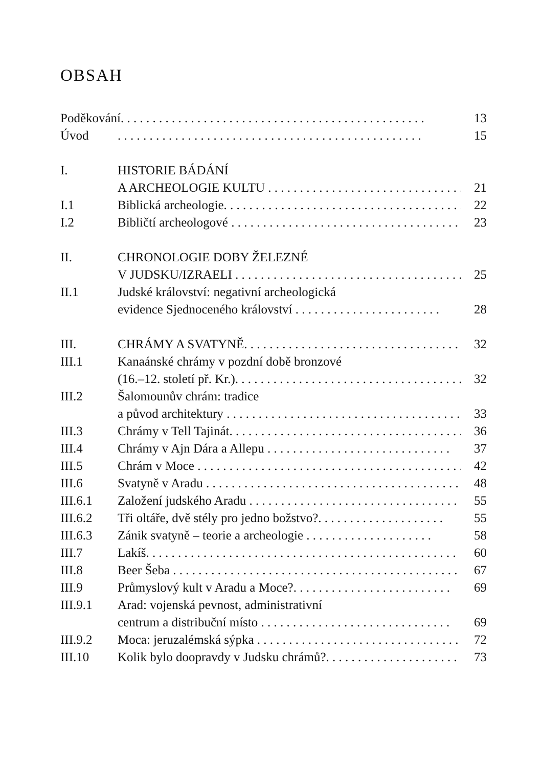OBSAH
| Poděkování . . . . . . . . . . . . . . . . . . . . . . . . . . . . . . . . . . . . . . . . . . . . . . . . | | 13 |
| Úvod | . . . . . . . . . . . . . . . . . . . . . . . . . . . . . . . . . . . . . . . . . . . . . . . . | 15 |
| I. | HISTORIE BÁDÁNÍ | |
| | A ARCHEOLOGIE KULTU . . . . . . . . . . . . . . . . . . . . . . . . . . . . . . . . | 21 |
| I.1 | Biblická archeologie . . . . . . . . . . . . . . . . . . . . . . . . . . . . . . . . . . . . . . . | 22 |
| I.2 | Bibličtí archeologové . . . . . . . . . . . . . . . . . . . . . . . . . . . . . . . . . . . . . . . | 23 |
| II. | CHRONOLOGIE DOBY ŽELEZNÉ | |
| | V JUDSKU/IZRAELI . . . . . . . . . . . . . . . . . . . . . . . . . . . . . . . . . . . . . | 25 |
| II.1 | Judské království: negativní archeologická | |
| | evidence Sjednoceného království . . . . . . . . . . . . . . . . . . . . . . . | 28 |
| III. | CHRÁMY A SVATYNĚ . . . . . . . . . . . . . . . . . . . . . . . . . . . . . . . . . . . . | 32 |
| III.1 | Kanaánské chrámy v pozdní době bronzové | |
| | (16.–12. století př. Kr.) . . . . . . . . . . . . . . . . . . . . . . . . . . . . . . . . . . . . | 32 |
| III.2 | Šalomounův chrám: tradice | |
| | a původ architektury . . . . . . . . . . . . . . . . . . . . . . . . . . . . . . . . . . . . . | 33 |
| III.3 | Chrámy v Tell Tajinát . . . . . . . . . . . . . . . . . . . . . . . . . . . . . . . . . . . . . | 36 |
| III.4 | Chrámy v Ajn Dára a Allepu . . . . . . . . . . . . . . . . . . . . . . . . . . . . . | 37 |
| III.5 | Chrám v Moce . . . . . . . . . . . . . . . . . . . . . . . . . . . . . . . . . . . . . . . . . . . . | 42 |
| III.6 | Svatyně v Aradu . . . . . . . . . . . . . . . . . . . . . . . . . . . . . . . . . . . . . . . . . . | 48 |
| III.6.1 | Založení judského Aradu . . . . . . . . . . . . . . . . . . . . . . . . . . . . . . . . . | 55 |
| III.6.2 | Tři oltáře, dvě stély pro jedno božstvo? . . . . . . . . . . . . . . . . . . . . | 55 |
| III.6.3 | Zánik svatyně – teorie a archeologie . . . . . . . . . . . . . . . . . . . . | 58 |
| III.7 | Lakíš . . . . . . . . . . . . . . . . . . . . . . . . . . . . . . . . . . . . . . . . . . . . . . . . . | 60 |
| III.8 | Beer Šeba . . . . . . . . . . . . . . . . . . . . . . . . . . . . . . . . . . . . . . . . . . . . . . | 67 |
| III.9 | Průmyslový kult v Aradu a Moce? . . . . . . . . . . . . . . . . . . . . . . . . . | 69 |
| III.9.1 | Arad: vojenská pevnost, administrativní | |
| | centrum a distribuční místo . . . . . . . . . . . . . . . . . . . . . . . . . . . . . . | 69 |
| III.9.2 | Moca: jeruzalémská sýpka . . . . . . . . . . . . . . . . . . . . . . . . . . . . . . . . | 72 |
| III.10 | Kolik bylo doopravdy v Judsku chrámů? . . . . . . . . . . . . . . . . . . . . . | 73 |